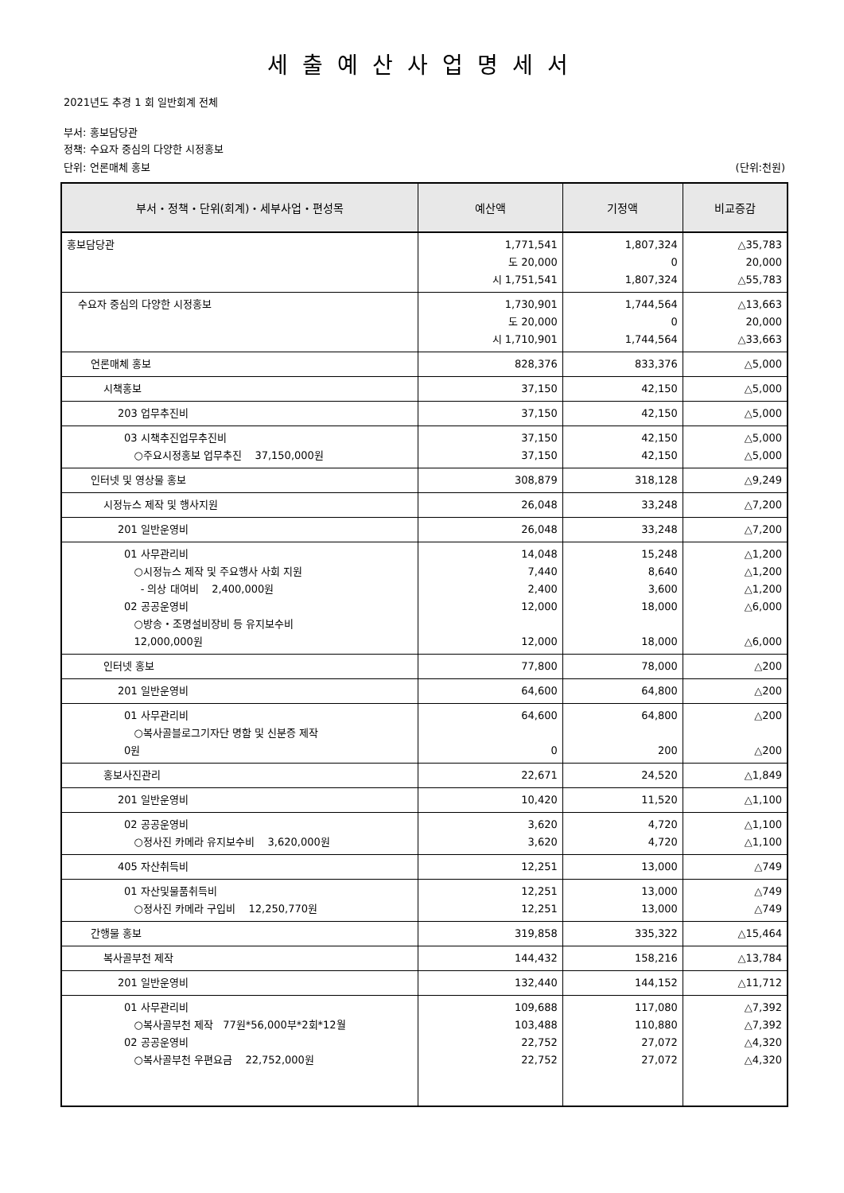세출예산사업명세서
2021년도 추경 1 회 일반회계 전체
부서: 홍보담당관
정책: 수요자 중심의 다양한 시정홍보
단위: 언론매체 홍보 (단위:천원)
| 부서・정책・단위(회계)・세부사업・편성목 | 예산액 | 기정액 | 비교증감 |
| --- | --- | --- | --- |
| 홍보담당관 | 1,771,541 도 20,000 시 1,751,541 | 1,807,324 0 1,807,324 | △35,783 20,000 △55,783 |
| 수요자 중심의 다양한 시정홍보 | 1,730,901 도 20,000 시 1,710,901 | 1,744,564 0 1,744,564 | △13,663 20,000 △33,663 |
| 언론매체 홍보 | 828,376 | 833,376 | △5,000 |
| 시책홍보 | 37,150 | 42,150 | △5,000 |
| 203 업무추진비 | 37,150 | 42,150 | △5,000 |
| 03 시책추진업무추진비 ○주요시정홍보 업무추진 37,150,000원 | 37,150 37,150 | 42,150 42,150 | △5,000 △5,000 |
| 인터넷 및 영상물 홍보 | 308,879 | 318,128 | △9,249 |
| 시정뉴스 제작 및 행사지원 | 26,048 | 33,248 | △7,200 |
| 201 일반운영비 | 26,048 | 33,248 | △7,200 |
| 01 사무관리비 ○시정뉴스 제작 및 주요행사 사회 지원 - 의상 대여비 2,400,000원 02 공공운영비 ○방송・조명설비장비 등 유지보수비 12,000,000원 | 14,048 7,440 2,400 12,000 12,000 | 15,248 8,640 3,600 18,000 18,000 | △1,200 △1,200 △1,200 △6,000 △6,000 |
| 인터넷 홍보 | 77,800 | 78,000 | △200 |
| 201 일반운영비 | 64,600 | 64,800 | △200 |
| 01 사무관리비 ○복사골블로그기자단 명함 및 신분증 제작 0원 | 64,600 0 | 64,800 200 | △200 △200 |
| 홍보사진관리 | 22,671 | 24,520 | △1,849 |
| 201 일반운영비 | 10,420 | 11,520 | △1,100 |
| 02 공공운영비 ○정사진 카메라 유지보수비 3,620,000원 | 3,620 3,620 | 4,720 4,720 | △1,100 △1,100 |
| 405 자산취득비 | 12,251 | 13,000 | △749 |
| 01 자산및물품취득비 ○정사진 카메라 구입비 12,250,770원 | 12,251 12,251 | 13,000 13,000 | △749 △749 |
| 간행물 홍보 | 319,858 | 335,322 | △15,464 |
| 복사골부천 제작 | 144,432 | 158,216 | △13,784 |
| 201 일반운영비 | 132,440 | 144,152 | △11,712 |
| 01 사무관리비 ○복사골부천 제작 77원*56,000부*2회*12월 02 공공운영비 ○복사골부천 우편요금 22,752,000원 | 109,688 103,488 22,752 22,752 | 117,080 110,880 27,072 27,072 | △7,392 △7,392 △4,320 △4,320 |